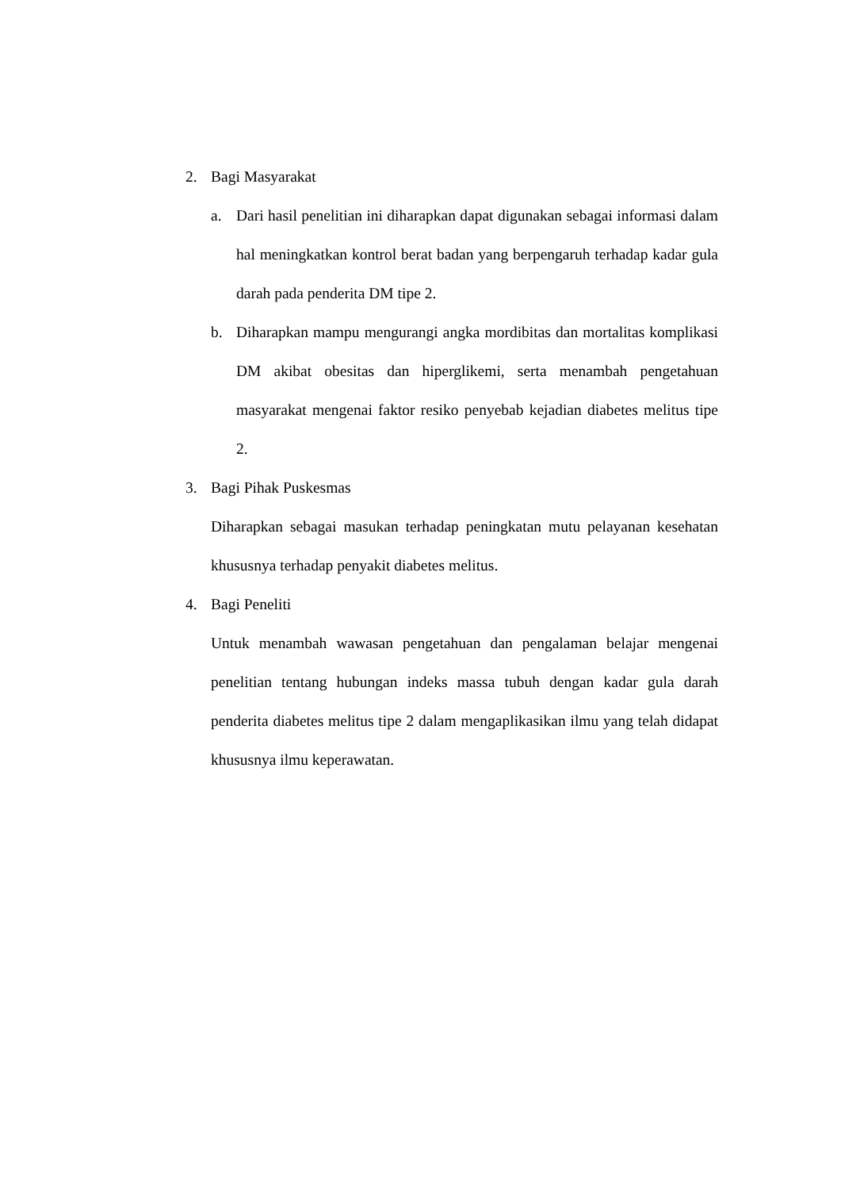2. Bagi Masyarakat
a. Dari hasil penelitian ini diharapkan dapat digunakan sebagai informasi dalam hal meningkatkan kontrol berat badan yang berpengaruh terhadap kadar gula darah pada penderita DM tipe 2.
b. Diharapkan mampu mengurangi angka mordibitas dan mortalitas komplikasi DM akibat obesitas dan hiperglikemi, serta menambah pengetahuan masyarakat mengenai faktor resiko penyebab kejadian diabetes melitus tipe 2.
3. Bagi Pihak Puskesmas
Diharapkan sebagai masukan terhadap peningkatan mutu pelayanan kesehatan khususnya terhadap penyakit diabetes melitus.
4. Bagi Peneliti
Untuk menambah wawasan pengetahuan dan pengalaman belajar mengenai penelitian tentang hubungan indeks massa tubuh dengan kadar gula darah penderita diabetes melitus tipe 2 dalam mengaplikasikan ilmu yang telah didapat khususnya ilmu keperawatan.